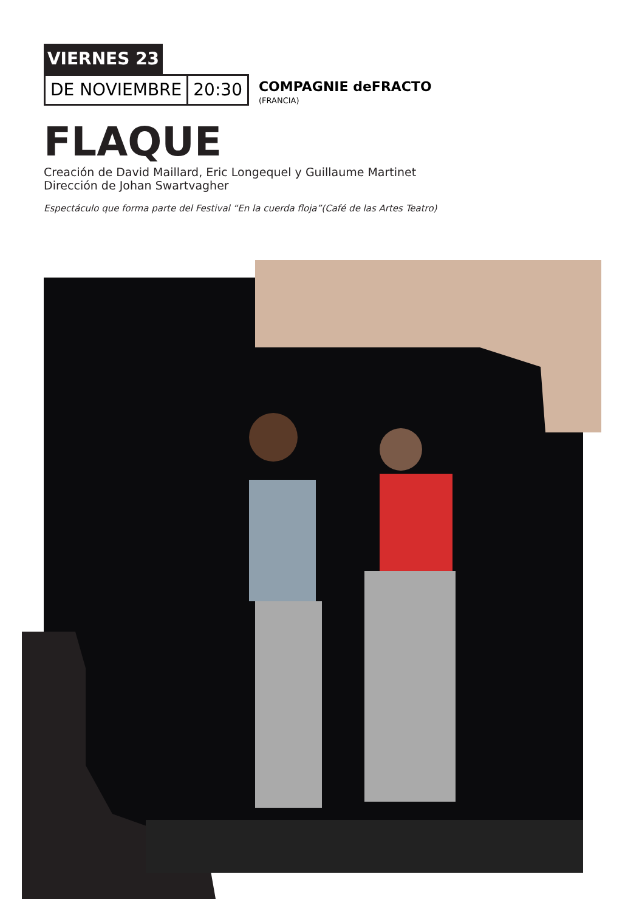VIERNES 23
DE NOVIEMBRE 20:30
COMPAGNIE deFRACTO
(FRANCIA)
FLAQUE
Creación de David Maillard, Eric Longequel y Guillaume Martinet
Dirección de Johan Swartvagher
Espectáculo que forma parte del Festival “En la cuerda floja”(Café de las Artes Teatro)